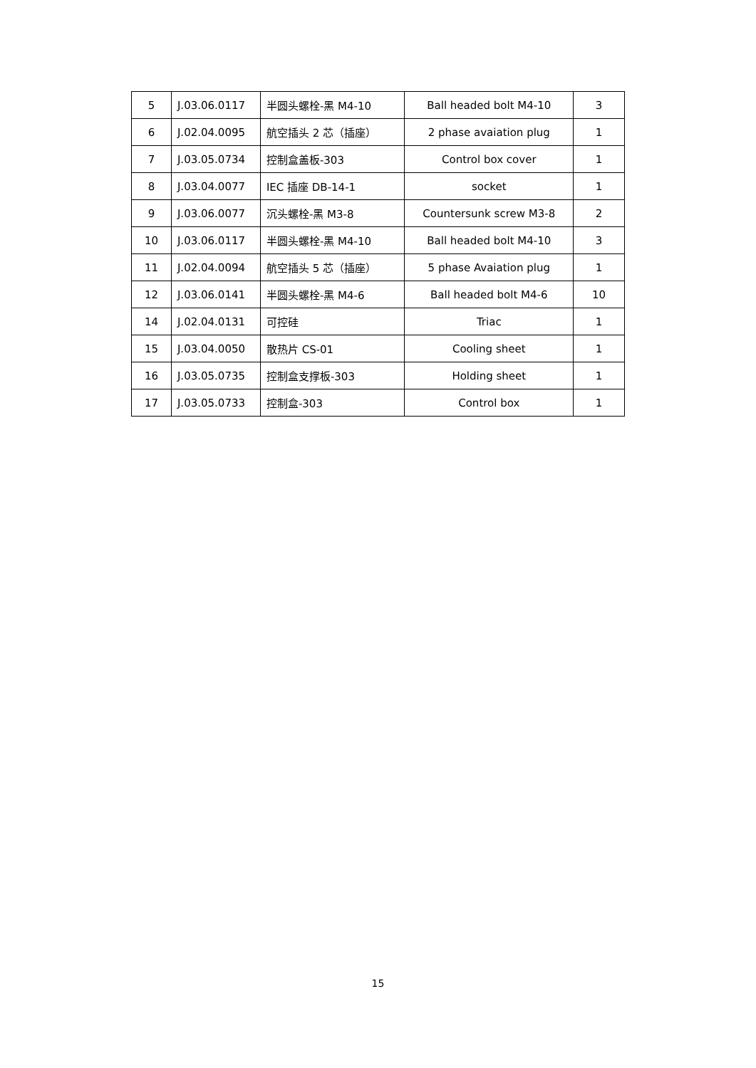| 5 | J.03.06.0117 | 半圆头螺栓-黑 M4-10 | Ball headed bolt M4-10 | 3 |
| 6 | J.02.04.0095 | 航空插头 2 芯（插座） | 2 phase avaiation plug | 1 |
| 7 | J.03.05.0734 | 控制盒盖板-303 | Control box cover | 1 |
| 8 | J.03.04.0077 | IEC 插座 DB-14-1 | socket | 1 |
| 9 | J.03.06.0077 | 沉头螺栓-黑 M3-8 | Countersunk screw M3-8 | 2 |
| 10 | J.03.06.0117 | 半圆头螺栓-黑 M4-10 | Ball headed bolt M4-10 | 3 |
| 11 | J.02.04.0094 | 航空插头 5 芯（插座） | 5 phase Avaiation plug | 1 |
| 12 | J.03.06.0141 | 半圆头螺栓-黑 M4-6 | Ball headed bolt M4-6 | 10 |
| 14 | J.02.04.0131 | 可控硅 | Triac | 1 |
| 15 | J.03.04.0050 | 散热片 CS-01 | Cooling sheet | 1 |
| 16 | J.03.05.0735 | 控制盒支撑板-303 | Holding sheet | 1 |
| 17 | J.03.05.0733 | 控制盒-303 | Control box | 1 |
15